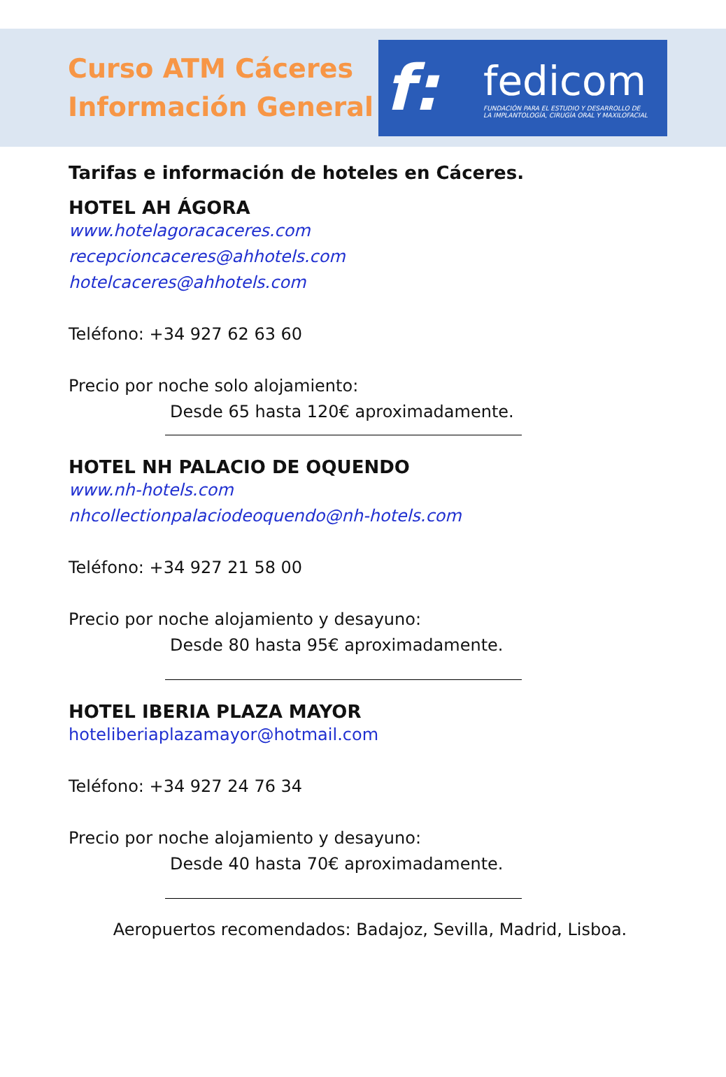Curso ATM Cáceres
Información General
f:
fedicom
FUNDACIÓN PARA EL ESTUDIO Y DESARROLLO DE
LA IMPLANTOLOGÍA, CIRUGÍA ORAL Y MAXILOFACIAL
Tarifas e información de hoteles en Cáceres.
HOTEL AH ÁGORA
www.hotelagoracaceres.com
recepcioncaceres@ahhotels.com
hotelcaceres@ahhotels.com
Teléfono: +34 927 62 63 60
Precio por noche solo alojamiento:
Desde 65 hasta 120€ aproximadamente.
HOTEL NH PALACIO DE OQUENDO
www.nh-hotels.com
nhcollectionpalaciodeoquendo@nh-hotels.com
Teléfono: +34 927 21 58 00
Precio por noche alojamiento y desayuno:
Desde 80 hasta 95€ aproximadamente.
HOTEL IBERIA PLAZA MAYOR
hoteliberiaplazamayor@hotmail.com
Teléfono: +34 927 24 76 34
Precio por noche alojamiento y desayuno:
Desde 40 hasta 70€ aproximadamente.
Aeropuertos recomendados: Badajoz, Sevilla, Madrid, Lisboa.